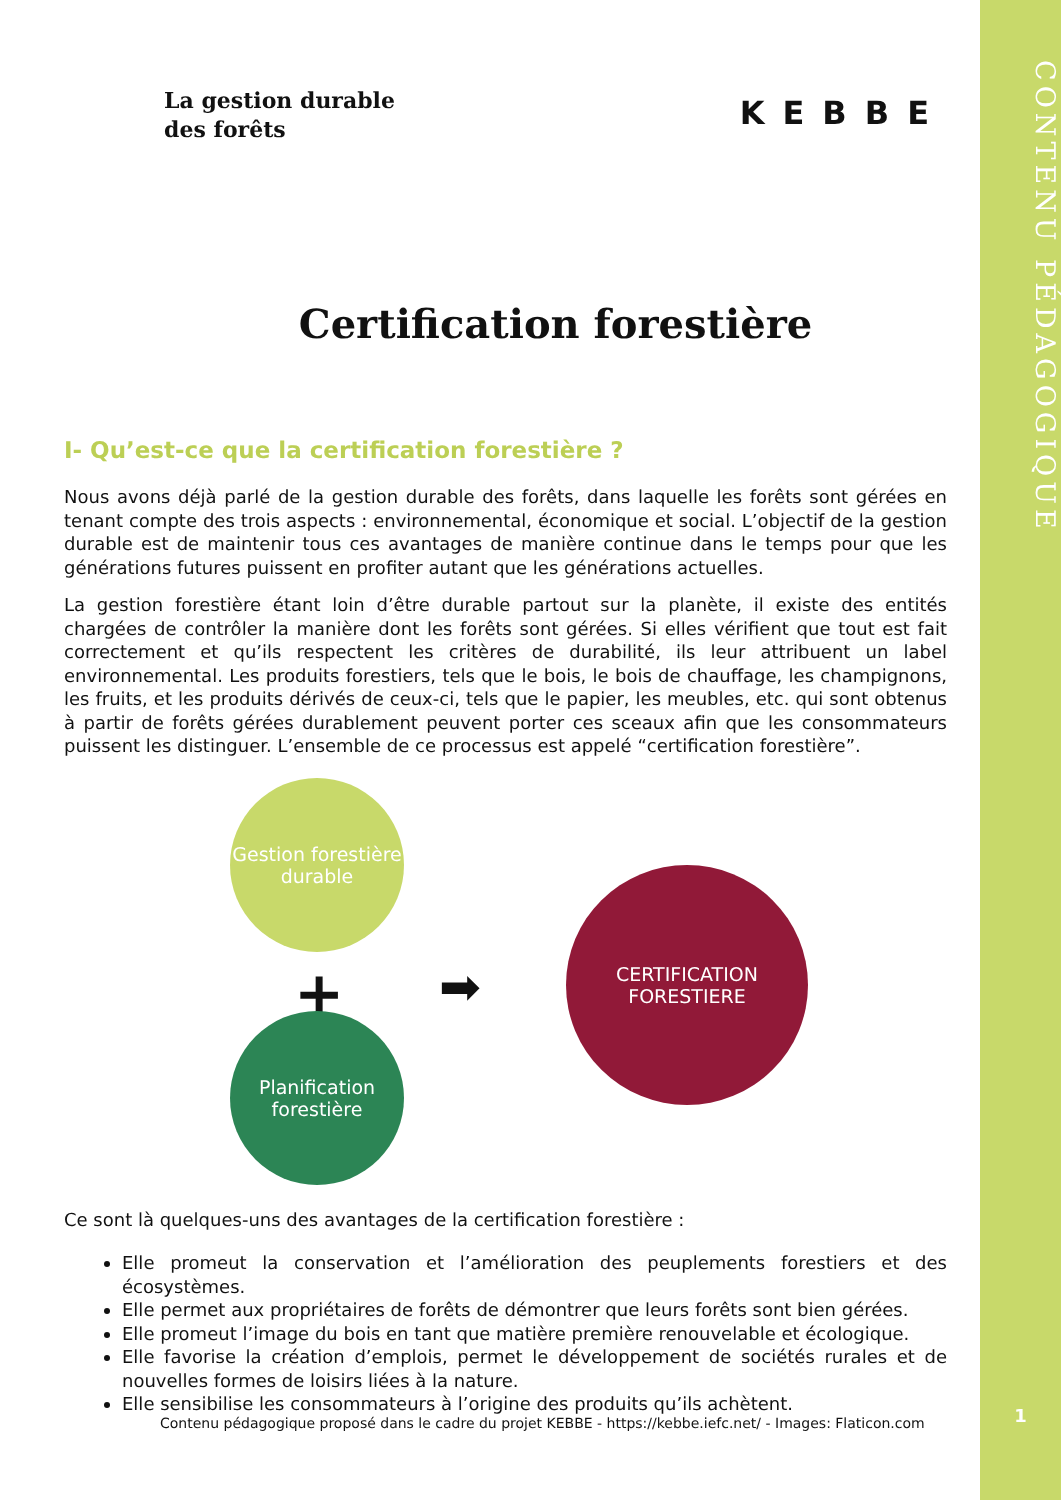CONTENU PÉDAGOGIQUE
1
La gestion durable
des forêts
KEBBE
Certification forestière
I- Qu’est-ce que la certification forestière ?
Nous avons déjà parlé de la gestion durable des forêts, dans laquelle les forêts sont gérées en tenant compte des trois aspects : environnemental, économique et social. L’objectif de la gestion durable est de maintenir tous ces avantages de manière continue dans le temps pour que les générations futures puissent en profiter autant que les générations actuelles.
La gestion forestière étant loin d’être durable partout sur la planète, il existe des entités chargées de contrôler la manière dont les forêts sont gérées. Si elles vérifient que tout est fait correctement et qu’ils respectent les critères de durabilité, ils leur attribuent un label environnemental. Les produits forestiers, tels que le bois, le bois de chauffage, les champignons, les fruits, et les produits dérivés de ceux-ci, tels que le papier, les meubles, etc. qui sont obtenus à partir de forêts gérées durablement peuvent porter ces sceaux afin que les consommateurs puissent les distinguer. L’ensemble de ce processus est appelé “certification forestière”.
Gestion forestière
durable
+
Planification
forestière
➡
CERTIFICATION
FORESTIERE
Ce sont là quelques-uns des avantages de la certification forestière :
Elle promeut la conservation et l’amélioration des peuplements forestiers et des écosystèmes.
Elle permet aux propriétaires de forêts de démontrer que leurs forêts sont bien gérées.
Elle promeut l’image du bois en tant que matière première renouvelable et écologique.
Elle favorise la création d’emplois, permet le développement de sociétés rurales et de nouvelles formes de loisirs liées à la nature.
Elle sensibilise les consommateurs à l’origine des produits qu’ils achètent.
Contenu pédagogique proposé dans le cadre du projet KEBBE - https://kebbe.iefc.net/ - Images: Flaticon.com